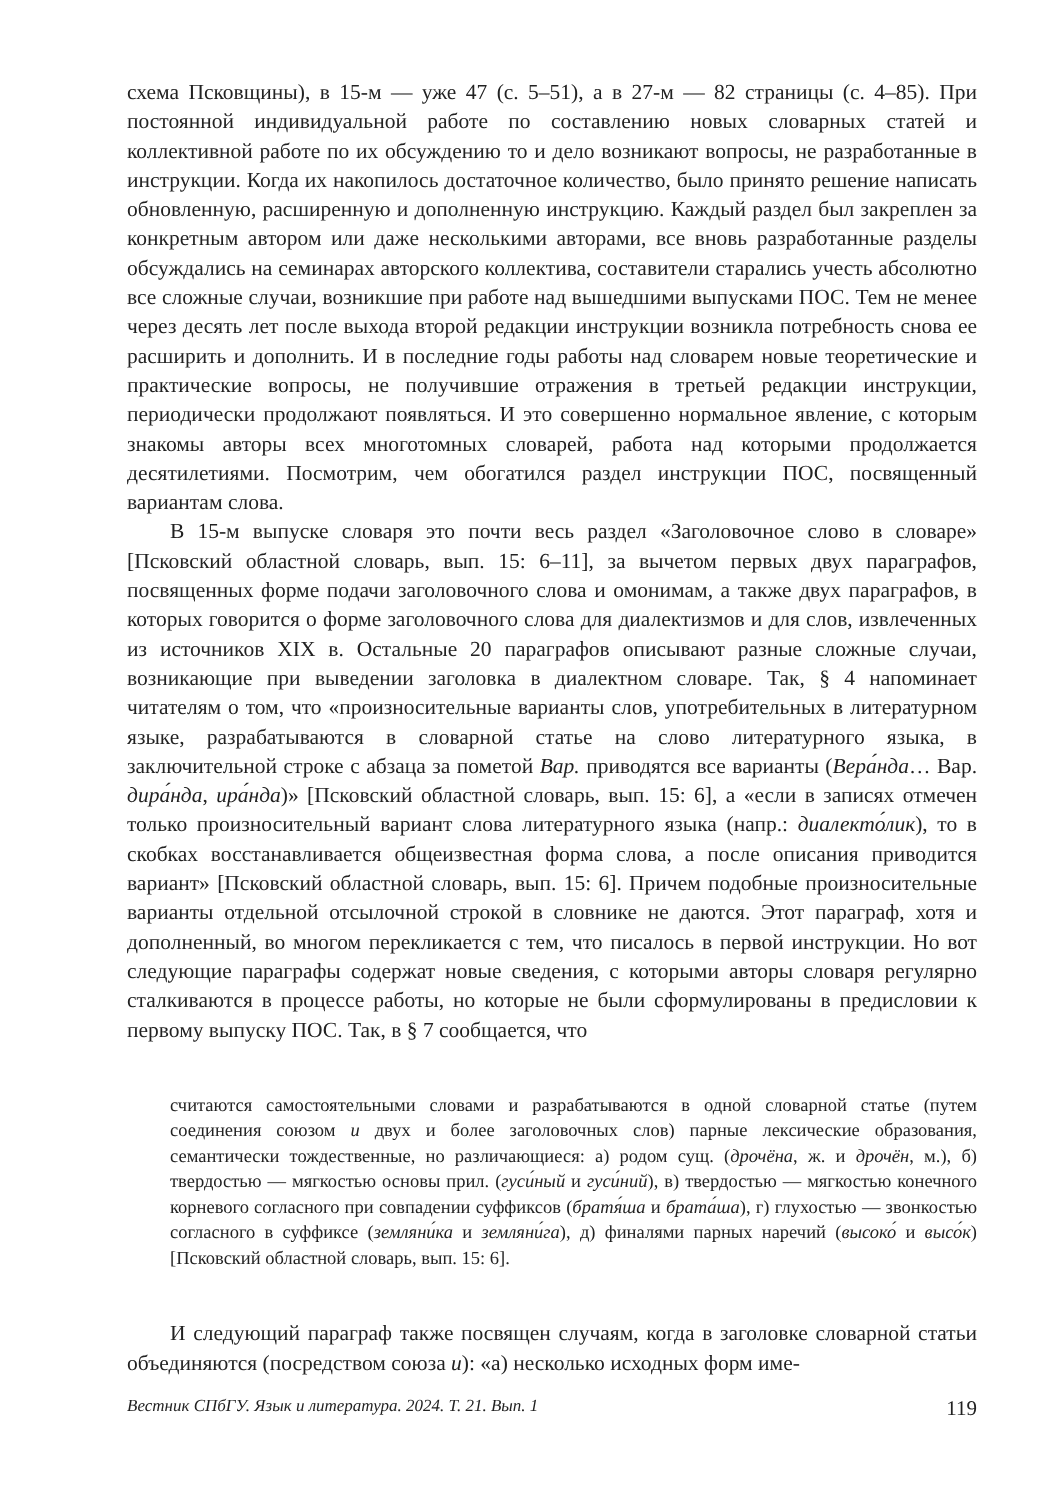схема Псковщины), в 15-м — уже 47 (с. 5–51), а в 27-м — 82 страницы (с. 4–85). При постоянной индивидуальной работе по составлению новых словарных статей и коллективной работе по их обсуждению то и дело возникают вопросы, не разработанные в инструкции. Когда их накопилось достаточное количество, было принято решение написать обновленную, расширенную и дополненную инструкцию. Каждый раздел был закреплен за конкретным автором или даже несколькими авторами, все вновь разработанные разделы обсуждались на семинарах авторского коллектива, составители старались учесть абсолютно все сложные случаи, возникшие при работе над вышедшими выпусками ПОС. Тем не менее через десять лет после выхода второй редакции инструкции возникла потребность снова ее расширить и дополнить. И в последние годы работы над словарем новые теоретические и практические вопросы, не получившие отражения в третьей редакции инструкции, периодически продолжают появляться. И это совершенно нормальное явление, с которым знакомы авторы всех многотомных словарей, работа над которыми продолжается десятилетиями. Посмотрим, чем обогатился раздел инструкции ПОС, посвященный вариантам слова.
В 15-м выпуске словаря это почти весь раздел «Заголовочное слово в словаре» [Псковский областной словарь, вып. 15: 6–11], за вычетом первых двух параграфов, посвященных форме подачи заголовочного слова и омонимам, а также двух параграфов, в которых говорится о форме заголовочного слова для диалектизмов и для слов, извлеченных из источников XIX в. Остальные 20 параграфов описывают разные сложные случаи, возникающие при выведении заголовка в диалектном словаре. Так, § 4 напоминает читателям о том, что «произносительные варианты слов, употребительных в литературном языке, разрабатываются в словарной статье на слово литературного языка, в заключительной строке с абзаца за пометой Вар. приводятся все варианты (Вера́нда… Вар. дира́нда, ира́нда)» [Псковский областной словарь, вып. 15: 6], а «если в записях отмечен только произносительный вариант слова литературного языка (напр.: диалекто́лик), то в скобках восстанавливается общеизвестная форма слова, а после описания приводится вариант» [Псковский областной словарь, вып. 15: 6]. Причем подобные произносительные варианты отдельной отсылочной строкой в словнике не даются. Этот параграф, хотя и дополненный, во многом перекликается с тем, что писалось в первой инструкции. Но вот следующие параграфы содержат новые сведения, с которыми авторы словаря регулярно сталкиваются в процессе работы, но которые не были сформулированы в предисловии к первому выпуску ПОС. Так, в § 7 сообщается, что
считаются самостоятельными словами и разрабатываются в одной словарной статье (путем соединения союзом и двух и более заголовочных слов) парные лексические образования, семантически тождественные, но различающиеся: а) родом сущ. (дрочёна, ж. и дрочён, м.), б) твердостью — мягкостью основы прил. (гуси́ный и гуси́ний), в) твердостью — мягкостью конечного корневого согласного при совпадении суффиксов (братя́ша и брата́ша), г) глухостью — звонкостью согласного в суффиксе (земляни́ка и земляни́га), д) финалями парных наречий (высоко́ и высо́к) [Псковский областной словарь, вып. 15: 6].
И следующий параграф также посвящен случаям, когда в заголовке словарной статьи объединяются (посредством союза и): «а) несколько исходных форм име-
Вестник СПбГУ. Язык и литература. 2024. Т. 21. Вып. 1 119